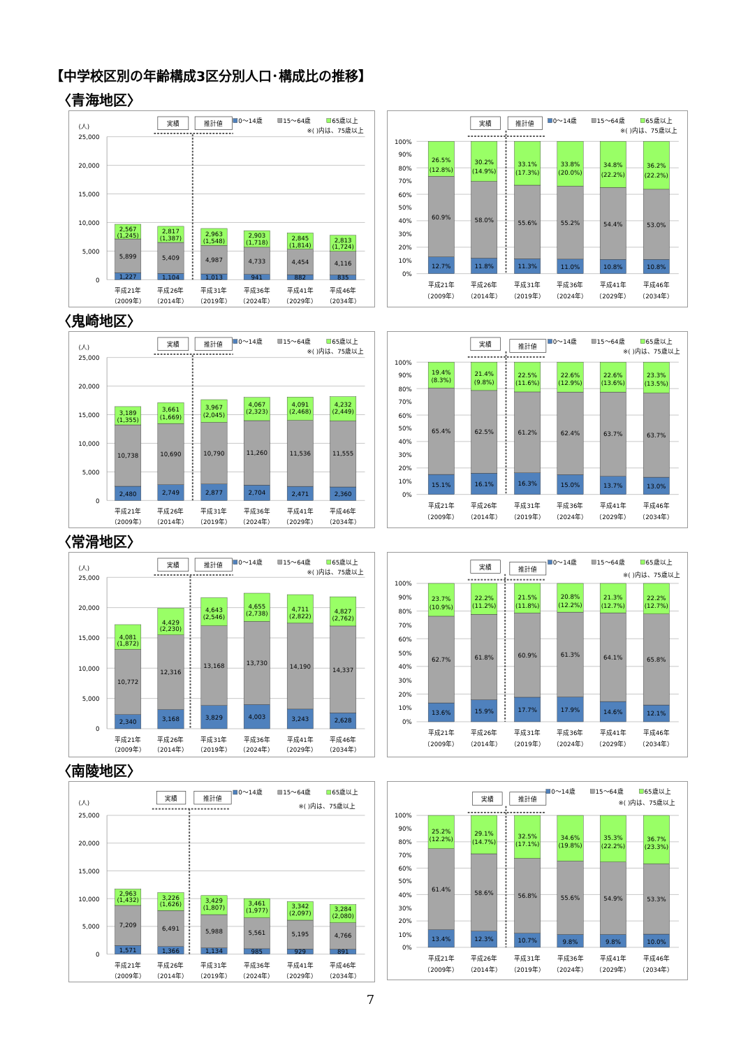【中学校区別の年齢構成3区分別人口･構成比の推移】
〈青海地区〉
実績
推計値
0～14歳
15～64歳
65歳以上
※( )内は、75歳以上
(人)
0
5,000
10,000
15,000
20,000
25,000
1,227
5,899
2,567
(1,245)
1,104
5,409
2,817
(1,387)
1,013
4,987
2,963
(1,548)
941
4,733
2,903
(1,718)
882
4,454
2,845
(1,814)
835
4,116
2,813
(1,724)
平成21年
平成26年
平成31年
平成36年
平成41年
平成46年
（2009年）
（2014年）
（2019年）
（2024年）
（2029年）
（2034年）
実績
推計値
0～14歳
15～64歳
65歳以上
※( )内は、75歳以上
0%
10%
20%
30%
40%
50%
60%
70%
80%
90%
100%
12.7%
60.9%
26.5%
(12.8%)
11.8%
58.0%
30.2%
(14.9%)
11.3%
55.6%
33.1%
(17.3%)
11.0%
55.2%
33.8%
(20.0%)
10.8%
54.4%
34.8%
(22.2%)
10.8%
53.0%
36.2%
(22.2%)
平成21年
平成26年
平成31年
平成36年
平成41年
平成46年
（2009年）
（2014年）
（2019年）
（2024年）
（2029年）
（2034年）
〈鬼崎地区〉
実績
推計値
0～14歳
15～64歳
65歳以上
※( )内は、75歳以上
(人)
0
5,000
10,000
15,000
20,000
25,000
2,480
10,738
3,189
(1,355)
2,749
10,690
3,661
(1,669)
2,877
10,790
3,967
(2,045)
2,704
11,260
4,067
(2,323)
2,471
11,536
4,091
(2,468)
2,360
11,555
4,232
(2,449)
平成21年
平成26年
平成31年
平成36年
平成41年
平成46年
（2009年）
（2014年）
（2019年）
（2024年）
（2029年）
（2034年）
実績
推計値
0～14歳
15～64歳
65歳以上
※( )内は、75歳以上
0%
10%
20%
30%
40%
50%
60%
70%
80%
90%
100%
15.1%
65.4%
19.4%
(8.3%)
16.1%
62.5%
21.4%
(9.8%)
16.3%
61.2%
22.5%
(11.6%)
15.0%
62.4%
22.6%
(12.9%)
13.7%
63.7%
22.6%
(13.6%)
13.0%
63.7%
23.3%
(13.5%)
平成21年
平成26年
平成31年
平成36年
平成41年
平成46年
（2009年）
（2014年）
（2019年）
（2024年）
（2029年）
（2034年）
〈常滑地区〉
実績
推計値
0～14歳
15～64歳
65歳以上
※( )内は、75歳以上
(人)
0
5,000
10,000
15,000
20,000
25,000
2,340
10,772
4,081
(1,872)
3,168
12,316
4,429
(2,230)
3,829
13,168
4,643
(2,546)
4,003
13,730
4,655
(2,738)
3,243
14,190
4,711
(2,822)
2,628
14,337
4,827
(2,762)
平成21年
平成26年
平成31年
平成36年
平成41年
平成46年
（2009年）
（2014年）
（2019年）
（2024年）
（2029年）
（2034年）
実績
推計値
0～14歳
15～64歳
65歳以上
※( )内は、75歳以上
0%
10%
20%
30%
40%
50%
60%
70%
80%
90%
100%
13.6%
62.7%
23.7%
(10.9%)
15.9%
61.8%
22.2%
(11.2%)
17.7%
60.9%
21.5%
(11.8%)
17.9%
61.3%
20.8%
(12.2%)
14.6%
64.1%
21.3%
(12.7%)
12.1%
65.8%
22.2%
(12.7%)
平成21年
平成26年
平成31年
平成36年
平成41年
平成46年
（2009年）
（2014年）
（2019年）
（2024年）
（2029年）
（2034年）
〈南陵地区〉
実績
推計値
0～14歳
15～64歳
65歳以上
※( )内は、75歳以上
(人)
0
5,000
10,000
15,000
20,000
25,000
1,571
7,209
2,963
(1,432)
1,366
6,491
3,226
(1,626)
1,134
5,988
3,429
(1,807)
985
5,561
3,461
(1,977)
929
5,195
3,342
(2,097)
891
4,766
3,284
(2,080)
平成21年
平成26年
平成31年
平成36年
平成41年
平成46年
（2009年）
（2014年）
（2019年）
（2024年）
（2029年）
（2034年）
実績
推計値
0～14歳
15～64歳
65歳以上
※( )内は、75歳以上
0%
10%
20%
30%
40%
50%
60%
70%
80%
90%
100%
13.4%
61.4%
25.2%
(12.2%)
12.3%
58.6%
29.1%
(14.7%)
10.7%
56.8%
32.5%
(17.1%)
9.8%
55.6%
34.6%
(19.8%)
9.8%
54.9%
35.3%
(22.2%)
10.0%
53.3%
36.7%
(23.3%)
平成21年
平成26年
平成31年
平成36年
平成41年
平成46年
（2009年）
（2014年）
（2019年）
（2024年）
（2029年）
（2034年）
7